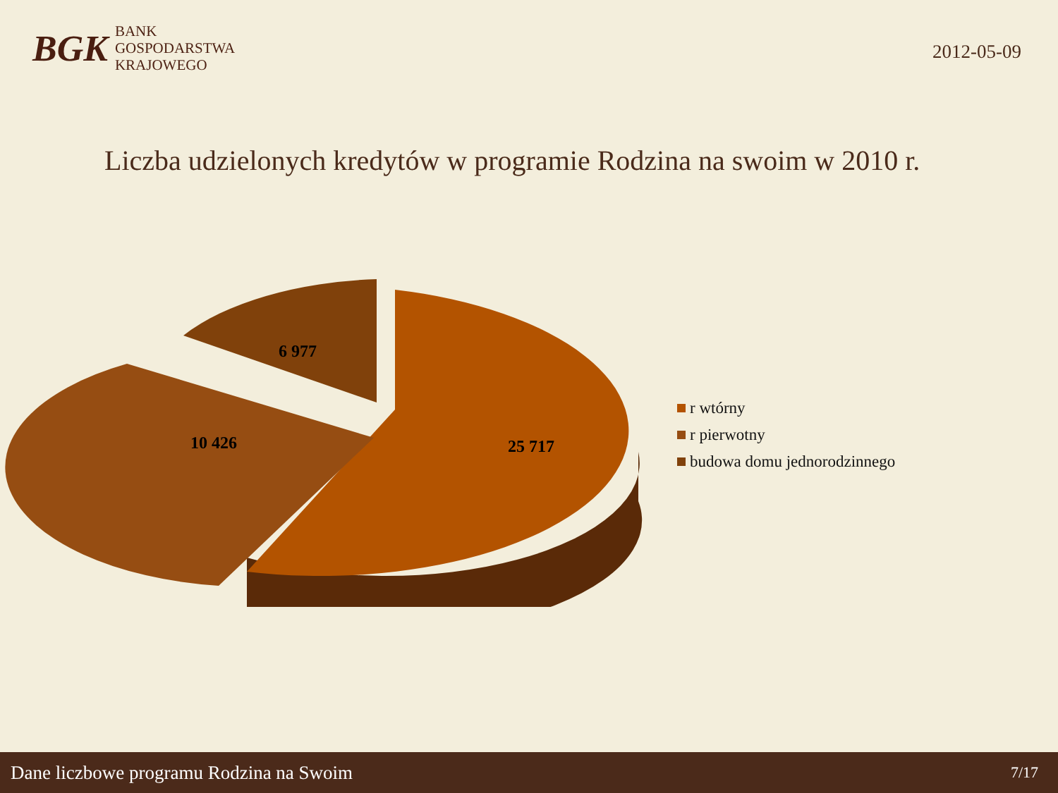BGK
BANK
GOSPODARSTWA
KRAJOWEGO
2012-05-09
Liczba udzielonych kredytów w programie Rodzina na swoim w 2010 r.
25 717
10 426
6 977
r wtórny
r pierwotny
budowa domu jednorodzinnego
Dane liczbowe programu Rodzina na Swoim 7/17